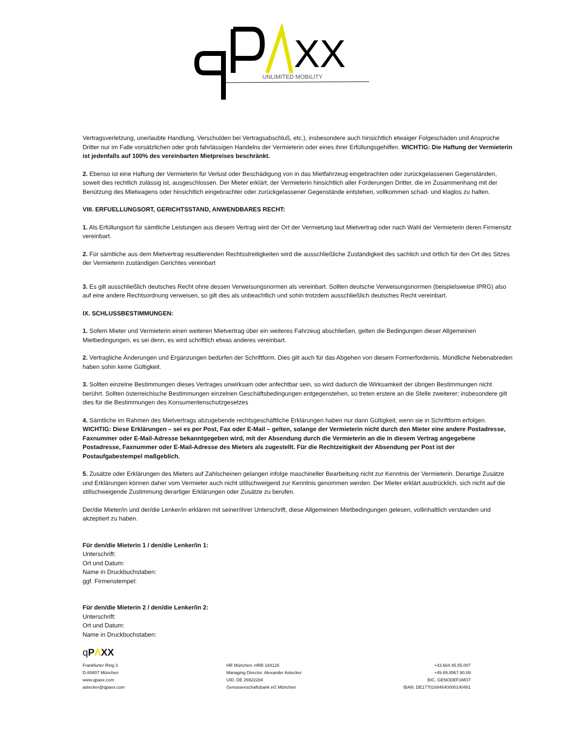XX
UNLIMITED MOBILITY
Vertragsverletzung, unerlaubte Handlung, Verschulden bei Vertragsabschluß, etc.), insbesondere auch hinsichtlich etwaiger Folgeschäden und Ansprüche Dritter nur im Falle vorsätzlichen oder grob fahrlässigen Handelns der Vermieterin oder eines ihrer Erfüllungsgehilfen. WICHTIG: Die Haftung der Vermieterin ist jedenfalls auf 100% des vereinbarten Mietpreises beschränkt.
2. Ebenso ist eine Haftung der Vermieterin für Verlust oder Beschädigung von in das Mietfahrzeug eingebrachten oder zurückgelassenen Gegenständen, soweit dies rechtlich zulässig ist, ausgeschlossen. Der Mieter erklärt, der Vermieterin hinsichtlich aller Forderungen Dritter, die im Zusammenhang mit der Benützung des Mietwagens oder hinsichtlich eingebrachter oder zurückgelassener Gegenstände entstehen, vollkommen schad- und klaglos zu halten.
VIII. ERFUELLUNGSORT, GERICHTSSTAND, ANWENDBARES RECHT:
1. Als Erfüllungsort für sämtliche Leistungen aus diesem Vertrag wird der Ort der Vermietung laut Mietvertrag oder nach Wahl der Vermieterin deren Firmensitz vereinbart.
2. Für sämtliche aus dem Mietvertrag resultierenden Rechtsstreitigkeiten wird die ausschließliche Zuständigkeit des sachlich und örtlich für den Ort des Sitzes der Vermieterin zuständigen Gerichtes vereinbart
3. Es gilt ausschließlich deutsches Recht ohne dessen Verweisungsnormen als vereinbart. Sollten deutsche Verweisungsnormen (beispielsweise IPRG) also auf eine andere Rechtsordnung verweisen, so gilt dies als unbeachtlich und sohin trotzdem ausschließlich deutsches Recht vereinbart.
IX. SCHLUSSBESTIMMUNGEN:
1. Sofern Mieter und Vermieterin einen weiteren Mietvertrag über ein weiteres Fahrzeug abschließen, gelten die Bedingungen dieser Allgemeinen Mietbedingungen, es sei denn, es wird schriftlich etwas anderes vereinbart.
2. Vertragliche Änderungen und Ergänzungen bedürfen der Schriftform. Dies gilt auch für das Abgehen von diesem Formerfordernis. Mündliche Nebenabreden haben sohin keine Gültigkeit.
3. Sollten einzelne Bestimmungen dieses Vertrages unwirksam oder anfechtbar sein, so wird dadurch die Wirksamkeit der übrigen Bestimmungen nicht berührt. Sollten österreichische Bestimmungen einzelnen Geschäftsbedingungen entgegenstehen, so treten erstere an die Stelle zweiterer; insbesondere gilt dies für die Bestimmungen des Konsumentenschutzgesetzes
4. Sämtliche im Rahmen des Mietvertrags abzugebende rechtsgeschäftliche Erklärungen haben nur dann Gültigkeit, wenn sie in Schriftform erfolgen. WICHTIG: Diese Erklärungen – sei es per Post, Fax oder E-Mail – gelten, solange der Vermieterin nicht durch den Mieter eine andere Postadresse, Faxnummer oder E-Mail-Adresse bekanntgegeben wird, mit der Absendung durch die Vermieterin an die in diesem Vertrag angegebene Postadresse, Faxnummer oder E-Mail-Adresse des Mieters als zugestellt. Für die Rechtzeitigkeit der Absendung per Post ist der Postaufgabestempel maßgeblich.
5. Zusätze oder Erklärungen des Mieters auf Zahlscheinen gelangen infolge maschineller Bearbeitung nicht zur Kenntnis der Vermieterin. Derartige Zusätze und Erklärungen können daher vom Vermieter auch nicht stillschweigend zur Kenntnis genommen werden. Der Mieter erklärt ausdrücklich, sich nicht auf die stillschweigende Zustimmung derartiger Erklärungen oder Zusätze zu berufen.
Der/die Mieter/in und der/die Lenker/in erklären mit seiner/ihrer Unterschrift, diese Allgemeinen Mietbedingungen gelesen, vollinhaltlich verstanden und akzeptiert zu haben.
Für den/die Mieterin 1 / den/die Lenker/in 1:
Unterschrift:
Ort und Datum:
Name in Druckbuchstaben:
ggf. Firmenstempel:
Für den/die Mieterin 2 / den/die Lenker/in 2:
Unterschrift:
Ort und Datum:
Name in Druckbuchstaben:
qPΛXX
Frankfurter Ring 3
D-80807 München
www.qpaxx.com
astecker@qpaxx.com
HR München. HRB 184126
Managing Director. Alexander Astecker
UID. DE 26922284
Genossenschaftsbank eG München
+43.664.45.55.007
+49.89.8567.90.89
BIC. GENODEF1MO7
IBAN. DE17701694640000140481